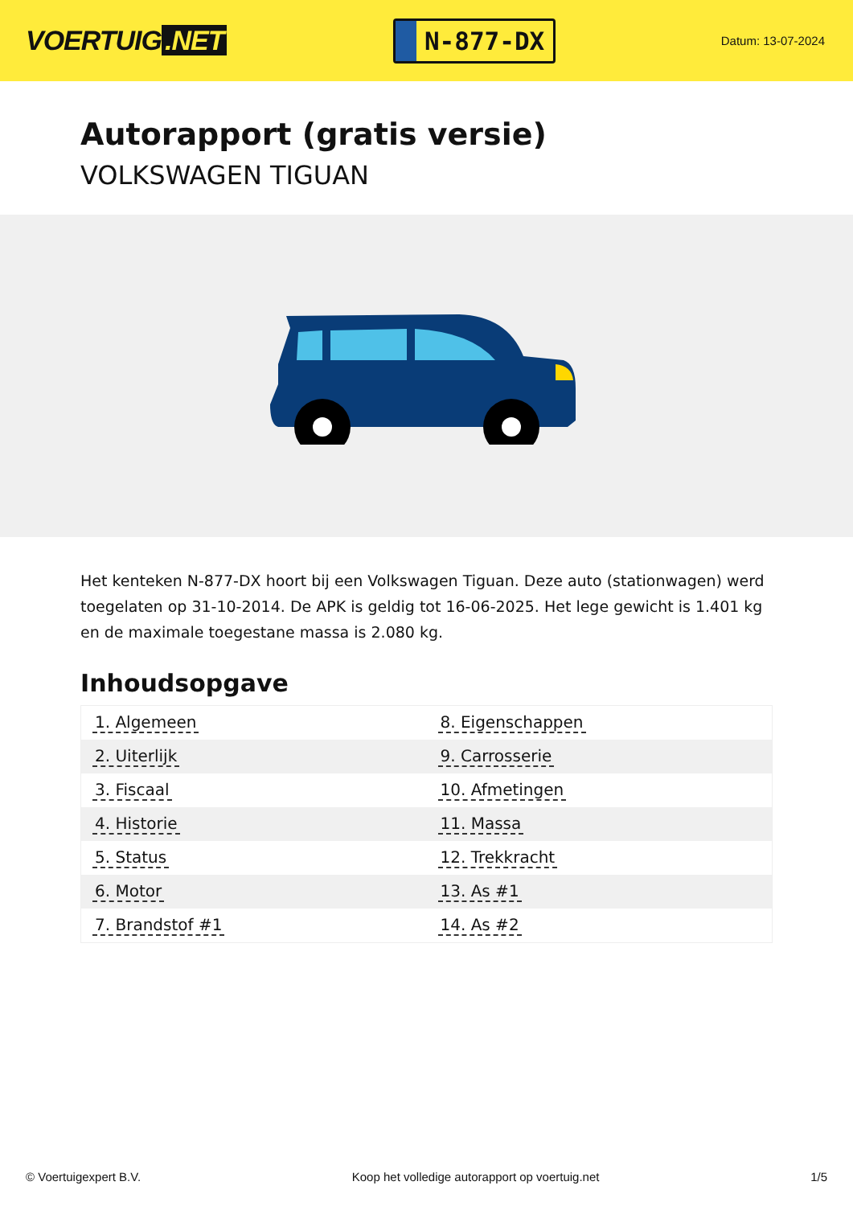VOERTUIG.NET
N-877-DX
Datum: 13-07-2024
Autorapport (gratis versie)
VOLKSWAGEN TIGUAN
Het kenteken N-877-DX hoort bij een Volkswagen Tiguan. Deze auto (stationwagen) werd toegelaten op 31-10-2014. De APK is geldig tot 16-06-2025. Het lege gewicht is 1.401 kg en de maximale toegestane massa is 2.080 kg.
Inhoudsopgave
| 1. Algemeen | 8. Eigenschappen |
| 2. Uiterlijk | 9. Carrosserie |
| 3. Fiscaal | 10. Afmetingen |
| 4. Historie | 11. Massa |
| 5. Status | 12. Trekkracht |
| 6. Motor | 13. As #1 |
| 7. Brandstof #1 | 14. As #2 |
© Voertuigexpert B.V. Koop het volledige autorapport op voertuig.net 1/5